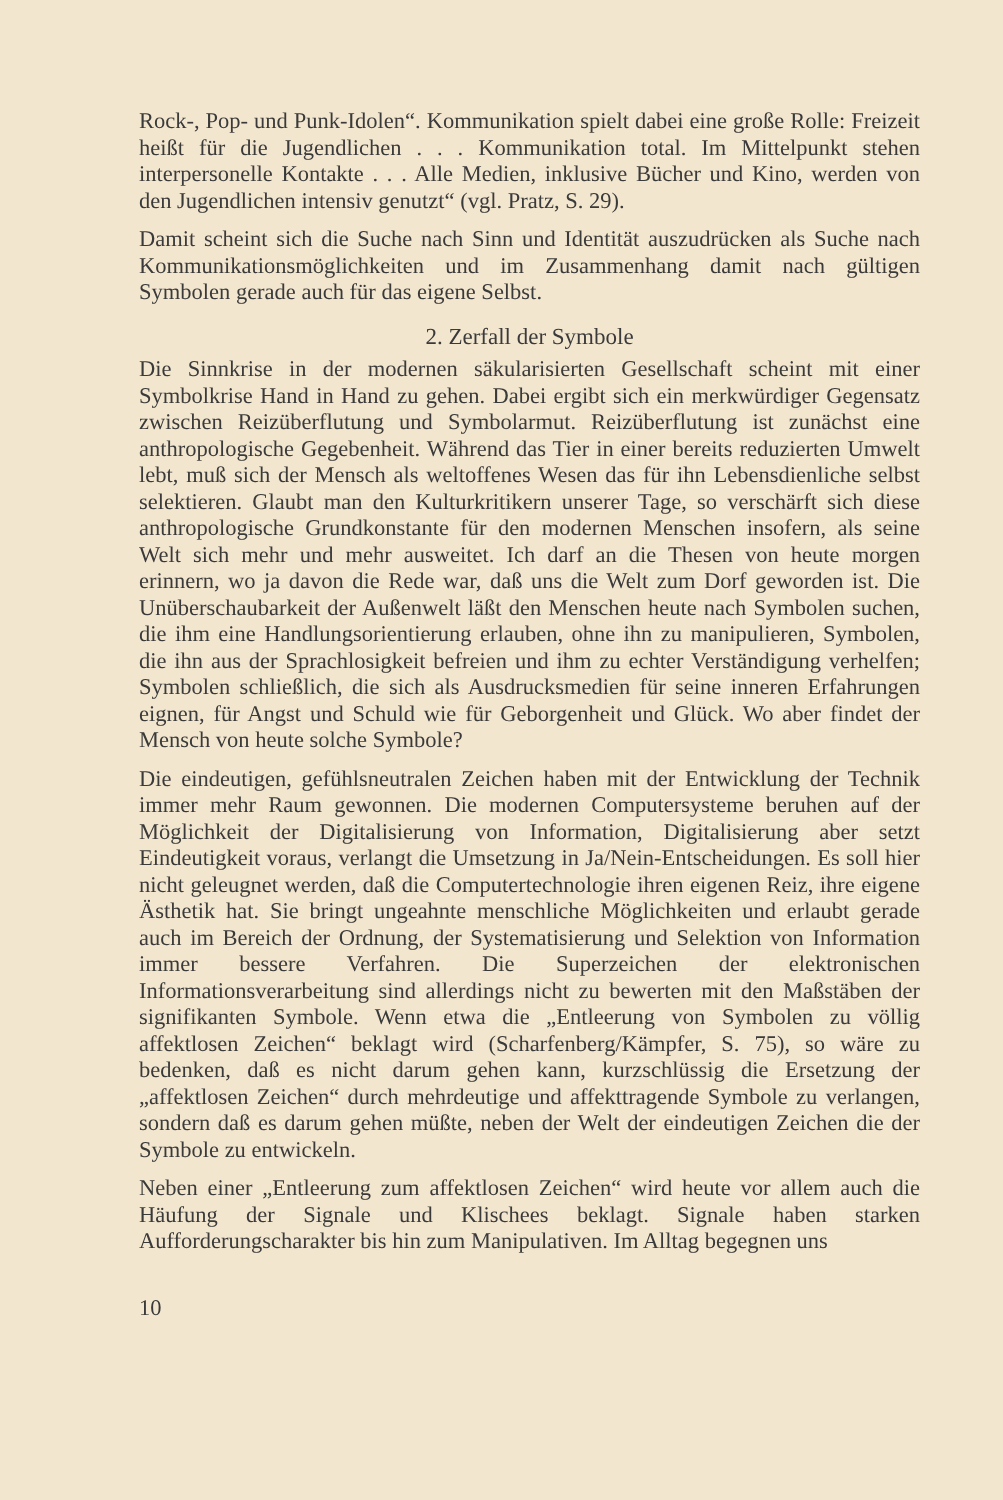Rock-, Pop- und Punk-Idolen“. Kommunikation spielt dabei eine große Rolle: Freizeit heißt für die Jugendlichen . . . Kommunikation total. Im Mittelpunkt stehen interpersonelle Kontakte . . . Alle Medien, inklusive Bücher und Kino, werden von den Jugendlichen intensiv genutzt“ (vgl. Pratz, S. 29).
Damit scheint sich die Suche nach Sinn und Identität auszudrücken als Suche nach Kommunikationsmöglichkeiten und im Zusammenhang damit nach gültigen Symbolen gerade auch für das eigene Selbst.
2. Zerfall der Symbole
Die Sinnkrise in der modernen säkularisierten Gesellschaft scheint mit einer Symbolkrise Hand in Hand zu gehen. Dabei ergibt sich ein merkwürdiger Gegensatz zwischen Reizüberflutung und Symbolarmut. Reizüberflutung ist zunächst eine anthropologische Gegebenheit. Während das Tier in einer bereits reduzierten Umwelt lebt, muß sich der Mensch als weltoffenes Wesen das für ihn Lebensdienliche selbst selektieren. Glaubt man den Kulturkritikern unserer Tage, so verschärft sich diese anthropologische Grundkonstante für den modernen Menschen insofern, als seine Welt sich mehr und mehr ausweitet. Ich darf an die Thesen von heute morgen erinnern, wo ja davon die Rede war, daß uns die Welt zum Dorf geworden ist. Die Unüberschaubarkeit der Außenwelt läßt den Menschen heute nach Symbolen suchen, die ihm eine Handlungsorientierung erlauben, ohne ihn zu manipulieren, Symbolen, die ihn aus der Sprachlosigkeit befreien und ihm zu echter Verständigung verhelfen; Symbolen schließlich, die sich als Ausdrucksmedien für seine inneren Erfahrungen eignen, für Angst und Schuld wie für Geborgenheit und Glück. Wo aber findet der Mensch von heute solche Symbole?
Die eindeutigen, gefühlsneutralen Zeichen haben mit der Entwicklung der Technik immer mehr Raum gewonnen. Die modernen Computersysteme beruhen auf der Möglichkeit der Digitalisierung von Information, Digitalisierung aber setzt Eindeutigkeit voraus, verlangt die Umsetzung in Ja/Nein-Entscheidungen. Es soll hier nicht geleugnet werden, daß die Computertechnologie ihren eigenen Reiz, ihre eigene Ästhetik hat. Sie bringt ungeahnte menschliche Möglichkeiten und erlaubt gerade auch im Bereich der Ordnung, der Systematisierung und Selektion von Information immer bessere Verfahren. Die Superzeichen der elektronischen Informationsverarbeitung sind allerdings nicht zu bewerten mit den Maßstäben der signifikanten Symbole. Wenn etwa die „Entleerung von Symbolen zu völlig affektlosen Zeichen“ beklagt wird (Scharfenberg/Kämpfer, S. 75), so wäre zu bedenken, daß es nicht darum gehen kann, kurzschlüssig die Ersetzung der „affektlosen Zeichen“ durch mehrdeutige und affekttragende Symbole zu verlangen, sondern daß es darum gehen müßte, neben der Welt der eindeutigen Zeichen die der Symbole zu entwickeln.
Neben einer „Entleerung zum affektlosen Zeichen“ wird heute vor allem auch die Häufung der Signale und Klischees beklagt. Signale haben starken Aufforderungscharakter bis hin zum Manipulativen. Im Alltag begegnen uns
10